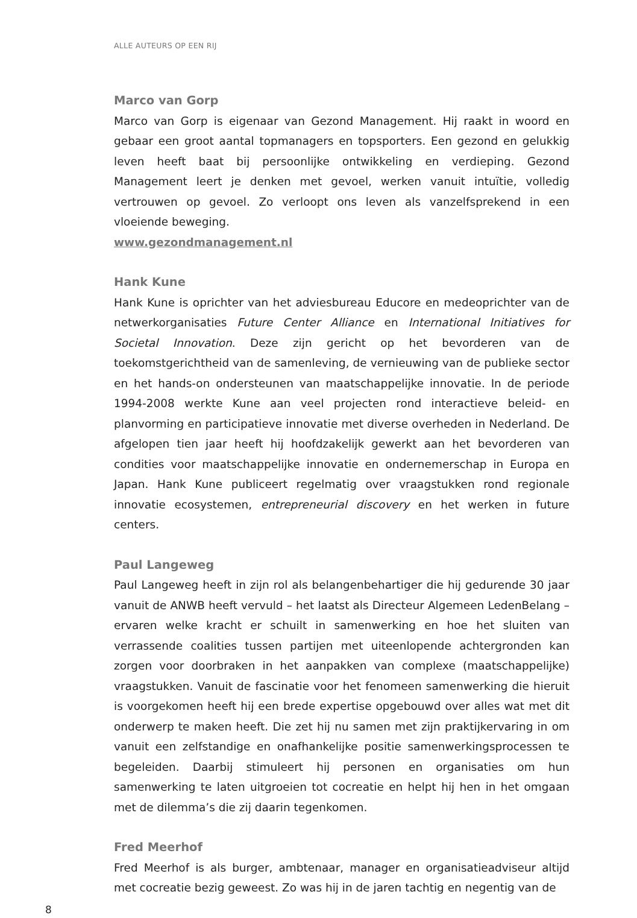ALLE AUTEURS OP EEN RIJ
Marco van Gorp
Marco van Gorp is eigenaar van Gezond Management. Hij raakt in woord en gebaar een groot aantal topmanagers en topsporters. Een gezond en gelukkig leven heeft baat bij persoonlijke ontwikkeling en verdieping. Gezond Management leert je denken met gevoel, werken vanuit intuïtie, volledig vertrouwen op gevoel. Zo verloopt ons leven als vanzelfsprekend in een vloeiende beweging.
www.gezondmanagement.nl
Hank Kune
Hank Kune is oprichter van het adviesbureau Educore en medeoprichter van de netwerkorganisaties Future Center Alliance en International Initiatives for Societal Innovation. Deze zijn gericht op het bevorderen van de toekomstgerichtheid van de samenleving, de vernieuwing van de publieke sector en het hands-on ondersteunen van maatschappelijke innovatie. In de periode 1994-2008 werkte Kune aan veel projecten rond interactieve beleid- en planvorming en participatieve innovatie met diverse overheden in Nederland. De afgelopen tien jaar heeft hij hoofdzakelijk gewerkt aan het bevorderen van condities voor maatschappelijke innovatie en ondernemerschap in Europa en Japan. Hank Kune publiceert regelmatig over vraagstukken rond regionale innovatie ecosystemen, entrepreneurial discovery en het werken in future centers.
Paul Langeweg
Paul Langeweg heeft in zijn rol als belangenbehartiger die hij gedurende 30 jaar vanuit de ANWB heeft vervuld – het laatst als Directeur Algemeen LedenBelang – ervaren welke kracht er schuilt in samenwerking en hoe het sluiten van verrassende coalities tussen partijen met uiteenlopende achtergronden kan zorgen voor doorbraken in het aanpakken van complexe (maatschappelijke) vraagstukken. Vanuit de fascinatie voor het fenomeen samenwerking die hieruit is voorgekomen heeft hij een brede expertise opgebouwd over alles wat met dit onderwerp te maken heeft. Die zet hij nu samen met zijn praktijkervaring in om vanuit een zelfstandige en onafhankelijke positie samenwerkingsprocessen te begeleiden. Daarbij stimuleert hij personen en organisaties om hun samenwerking te laten uitgroeien tot cocreatie en helpt hij hen in het omgaan met de dilemma’s die zij daarin tegenkomen.
Fred Meerhof
Fred Meerhof is als burger, ambtenaar, manager en organisatieadviseur altijd met cocreatie bezig geweest. Zo was hij in de jaren tachtig en negentig van de
8